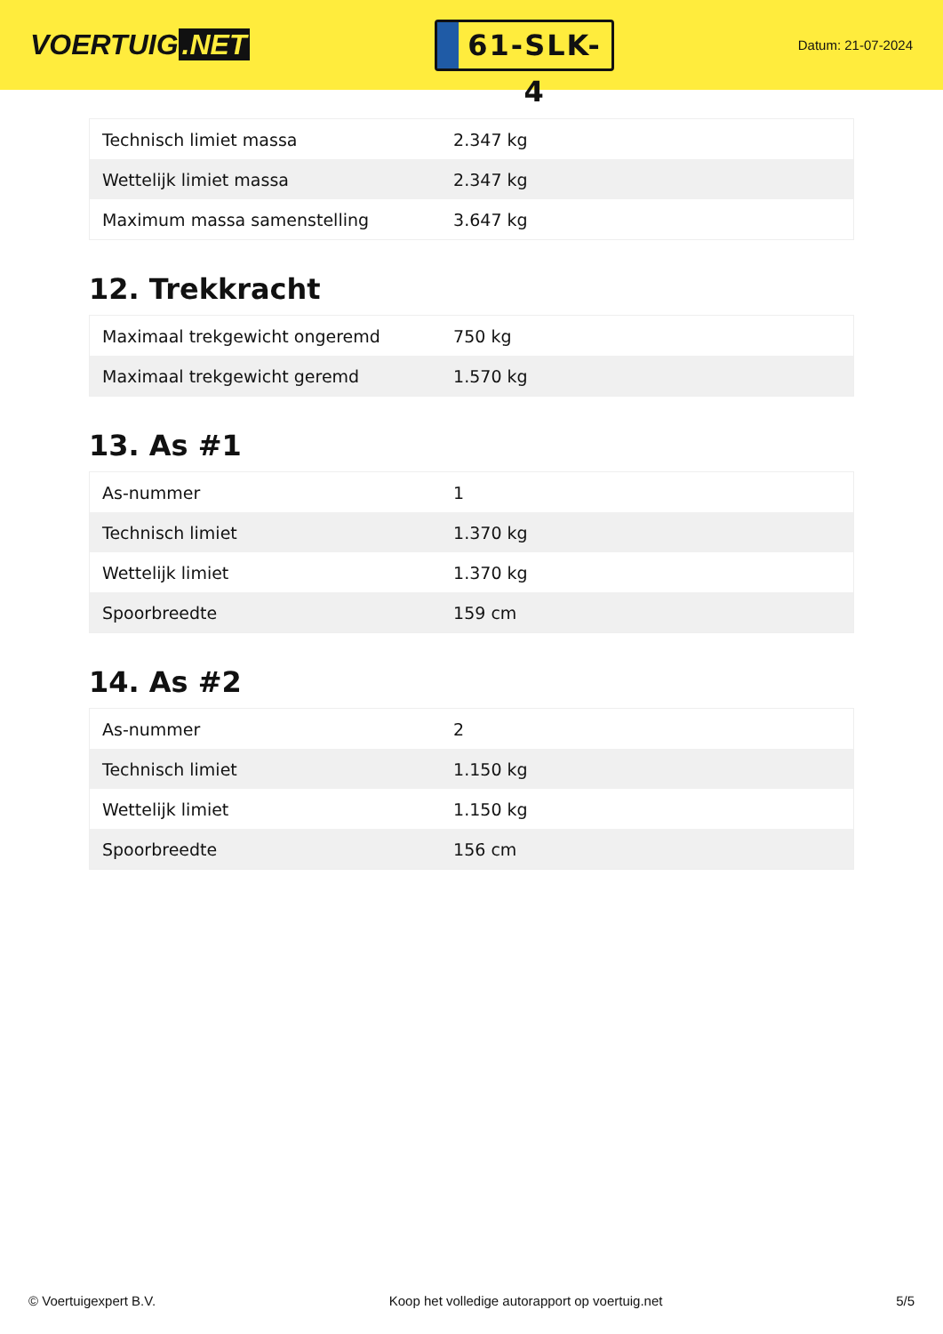VOERTUIG.NET
61-SLK-4
Datum: 21-07-2024
| Technisch limiet massa | 2.347 kg |
| Wettelijk limiet massa | 2.347 kg |
| Maximum massa samenstelling | 3.647 kg |
12. Trekkracht
| Maximaal trekgewicht ongeremd | 750 kg |
| Maximaal trekgewicht geremd | 1.570 kg |
13. As #1
| As-nummer | 1 |
| Technisch limiet | 1.370 kg |
| Wettelijk limiet | 1.370 kg |
| Spoorbreedte | 159 cm |
14. As #2
| As-nummer | 2 |
| Technisch limiet | 1.150 kg |
| Wettelijk limiet | 1.150 kg |
| Spoorbreedte | 156 cm |
© Voertuigexpert B.V. Koop het volledige autorapport op voertuig.net 5/5